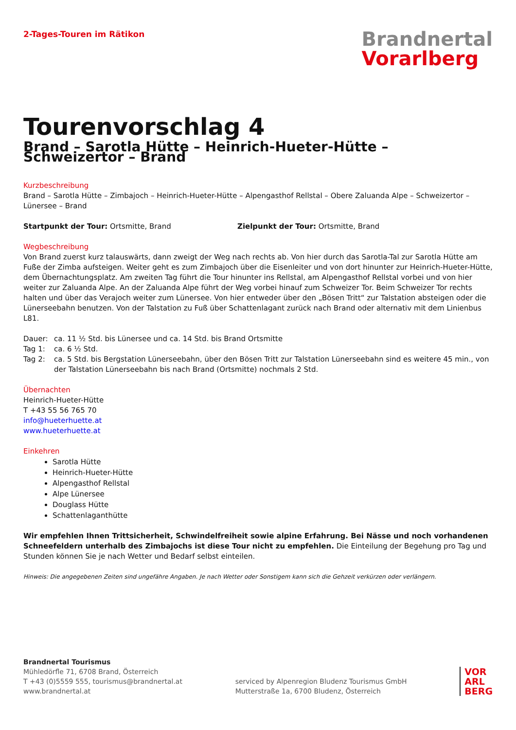2-Tages-Touren im Rätikon
Brandnertal
Vorarlberg
Tourenvorschlag 4
Brand – Sarotla Hütte – Heinrich-Hueter-Hütte – Schweizertor – Brand
Kurzbeschreibung
Brand – Sarotla Hütte – Zimbajoch – Heinrich-Hueter-Hütte – Alpengasthof Rellstal – Obere Zaluanda Alpe – Schweizertor – Lünersee – Brand
Startpunkt der Tour: Ortsmitte, Brand Zielpunkt der Tour: Ortsmitte, Brand
Wegbeschreibung
Von Brand zuerst kurz talauswärts, dann zweigt der Weg nach rechts ab. Von hier durch das Sarotla-Tal zur Sarotla Hütte am Fuße der Zimba aufsteigen. Weiter geht es zum Zimbajoch über die Eisenleiter und von dort hinunter zur Heinrich-Hueter-Hütte, dem Übernachtungsplatz. Am zweiten Tag führt die Tour hinunter ins Rellstal, am Alpengasthof Rellstal vorbei und von hier weiter zur Zaluanda Alpe. An der Zaluanda Alpe führt der Weg vorbei hinauf zum Schweizer Tor. Beim Schweizer Tor rechts halten und über das Verajoch weiter zum Lünersee. Von hier entweder über den „Bösen Tritt“ zur Talstation absteigen oder die Lünerseebahn benutzen. Von der Talstation zu Fuß über Schattenlagant zurück nach Brand oder alternativ mit dem Linienbus L81.
Dauer: ca. 11 ½ Std. bis Lünersee und ca. 14 Std. bis Brand Ortsmitte
Tag 1: ca. 6 ½ Std.
Tag 2: ca. 5 Std. bis Bergstation Lünerseebahn, über den Bösen Tritt zur Talstation Lünerseebahn sind es weitere 45 min., von der Talstation Lünerseebahn bis nach Brand (Ortsmitte) nochmals 2 Std.
Übernachten
Heinrich-Hueter-Hütte
T +43 55 56 765 70
info@hueterhuette.at
www.hueterhuette.at
Einkehren
Sarotla Hütte
Heinrich-Hueter-Hütte
Alpengasthof Rellstal
Alpe Lünersee
Douglass Hütte
Schattenlaganthütte
Wir empfehlen Ihnen Trittsicherheit, Schwindelfreiheit sowie alpine Erfahrung. Bei Nässe und noch vorhandenen Schneefeldern unterhalb des Zimbajochs ist diese Tour nicht zu empfehlen. Die Einteilung der Begehung pro Tag und Stunden können Sie je nach Wetter und Bedarf selbst einteilen.
Hinweis: Die angegebenen Zeiten sind ungefähre Angaben. Je nach Wetter oder Sonstigem kann sich die Gehzeit verkürzen oder verlängern.
Brandnertal Tourismus
Mühledörfle 71, 6708 Brand, Österreich
T +43 (0)5559 555, tourismus@brandnertal.at
www.brandnertal.at
serviced by Alpenregion Bludenz Tourismus GmbH
Mutterstraße 1a, 6700 Bludenz, Österreich
VOR
ARL
BERG